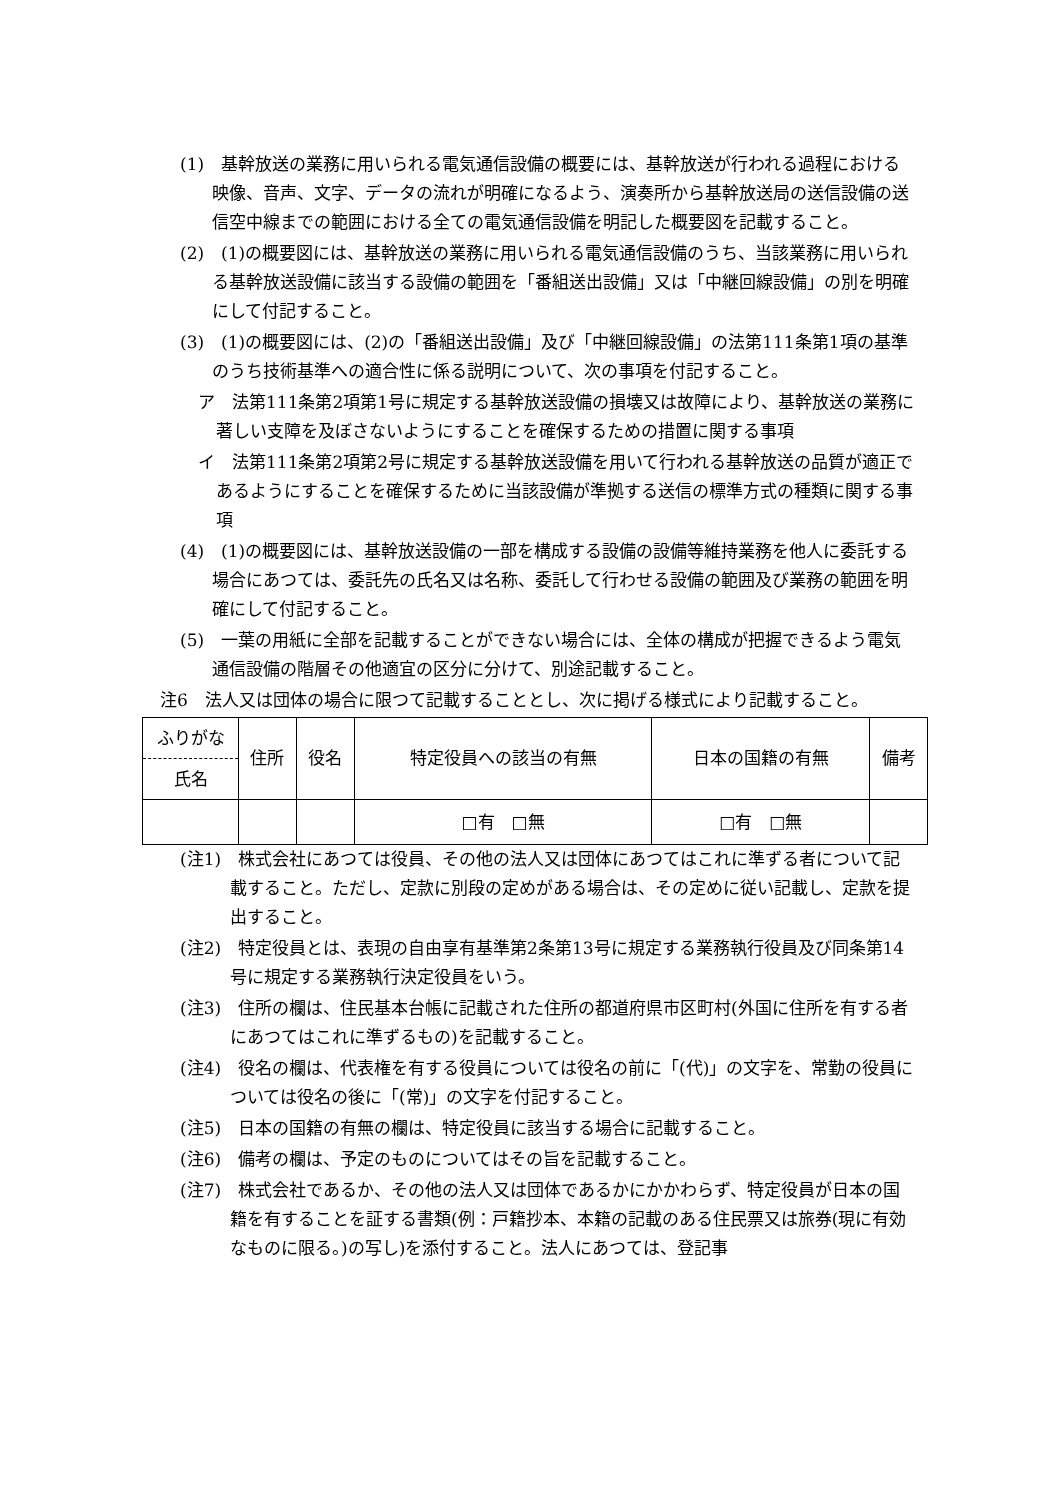(1)　基幹放送の業務に用いられる電気通信設備の概要には、基幹放送が行われる過程における映像、音声、文字、データの流れが明確になるよう、演奏所から基幹放送局の送信設備の送信空中線までの範囲における全ての電気通信設備を明記した概要図を記載すること。
(2)　(1)の概要図には、基幹放送の業務に用いられる電気通信設備のうち、当該業務に用いられる基幹放送設備に該当する設備の範囲を「番組送出設備」又は「中継回線設備」の別を明確にして付記すること。
(3)　(1)の概要図には、(2)の「番組送出設備」及び「中継回線設備」の法第111条第1項の基準のうち技術基準への適合性に係る説明について、次の事項を付記すること。
ア　法第111条第2項第1号に規定する基幹放送設備の損壊又は故障により、基幹放送の業務に著しい支障を及ぼさないようにすることを確保するための措置に関する事項
イ　法第111条第2項第2号に規定する基幹放送設備を用いて行われる基幹放送の品質が適正であるようにすることを確保するために当該設備が準拠する送信の標準方式の種類に関する事項
(4)　(1)の概要図には、基幹放送設備の一部を構成する設備の設備等維持業務を他人に委託する場合にあつては、委託先の氏名又は名称、委託して行わせる設備の範囲及び業務の範囲を明確にして付記すること。
(5)　一葉の用紙に全部を記載することができない場合には、全体の構成が把握できるよう電気通信設備の階層その他適宜の区分に分けて、別途記載すること。
注6　法人又は団体の場合に限つて記載することとし、次に掲げる様式により記載すること。
| ふりがな 氏名 | 住所 | 役名 | 特定役員への該当の有無 | 日本の国籍の有無 | 備考 |
| | | | □有 □無 | □有 □無 | |
(注1)　株式会社にあつては役員、その他の法人又は団体にあつてはこれに準ずる者について記載すること。ただし、定款に別段の定めがある場合は、その定めに従い記載し、定款を提出すること。
(注2)　特定役員とは、表現の自由享有基準第2条第13号に規定する業務執行役員及び同条第14号に規定する業務執行決定役員をいう。
(注3)　住所の欄は、住民基本台帳に記載された住所の都道府県市区町村(外国に住所を有する者にあつてはこれに準ずるもの)を記載すること。
(注4)　役名の欄は、代表権を有する役員については役名の前に「(代)」の文字を、常勤の役員については役名の後に「(常)」の文字を付記すること。
(注5)　日本の国籍の有無の欄は、特定役員に該当する場合に記載すること。
(注6)　備考の欄は、予定のものについてはその旨を記載すること。
(注7)　株式会社であるか、その他の法人又は団体であるかにかかわらず、特定役員が日本の国籍を有することを証する書類(例：戸籍抄本、本籍の記載のある住民票又は旅券(現に有効なものに限る。)の写し)を添付すること。法人にあつては、登記事